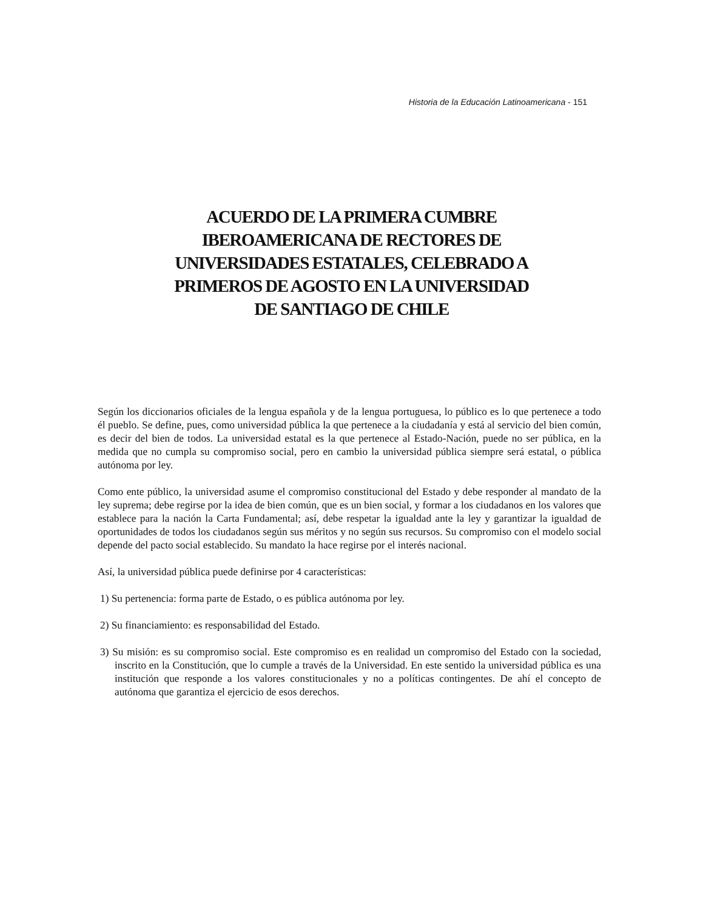Historia de la Educación Latinoamericana - 151
ACUERDO DE LA PRIMERA CUMBRE
IBEROAMERICANA DE RECTORES DE
UNIVERSIDADES ESTATALES, CELEBRADO A
PRIMEROS DE AGOSTO EN LA UNIVERSIDAD
DE SANTIAGO DE CHILE
Según los diccionarios oficiales de la lengua española y de la lengua portuguesa, lo público es lo que pertenece a todo él pueblo. Se define, pues, como universidad pública la que pertenece a la ciudadanía y está al servicio del bien común, es decir del bien de todos. La universidad estatal es la que pertenece al Estado-Nación, puede no ser pública, en la medida que no cumpla su compromiso social, pero en cambio la universidad pública siempre será estatal, o pública autónoma por ley.
Como ente público, la universidad asume el compromiso constitucional del Estado y debe responder al mandato de la ley suprema; debe regirse por la idea de bien común, que es un bien social, y formar a los ciudadanos en los valores que establece para la nación la Carta Fundamental; así, debe respetar la igualdad ante la ley y garantizar la igualdad de oportunidades de todos los ciudadanos según sus méritos y no según sus recursos. Su compromiso con el modelo social depende del pacto social establecido. Su mandato la hace regirse por el interés nacional.
Así, la universidad pública puede definirse por 4 características:
1) Su pertenencia: forma parte de Estado, o es pública autónoma por ley.
2) Su financiamiento: es responsabilidad del Estado.
3) Su misión: es su compromiso social. Este compromiso es en realidad un compromiso del Estado con la sociedad, inscrito en la Constitución, que lo cumple a través de la Universidad. En este sentido la universidad pública es una institución que responde a los valores constitucionales y no a políticas contingentes. De ahí el concepto de autónoma que garantiza el ejercicio de esos derechos.